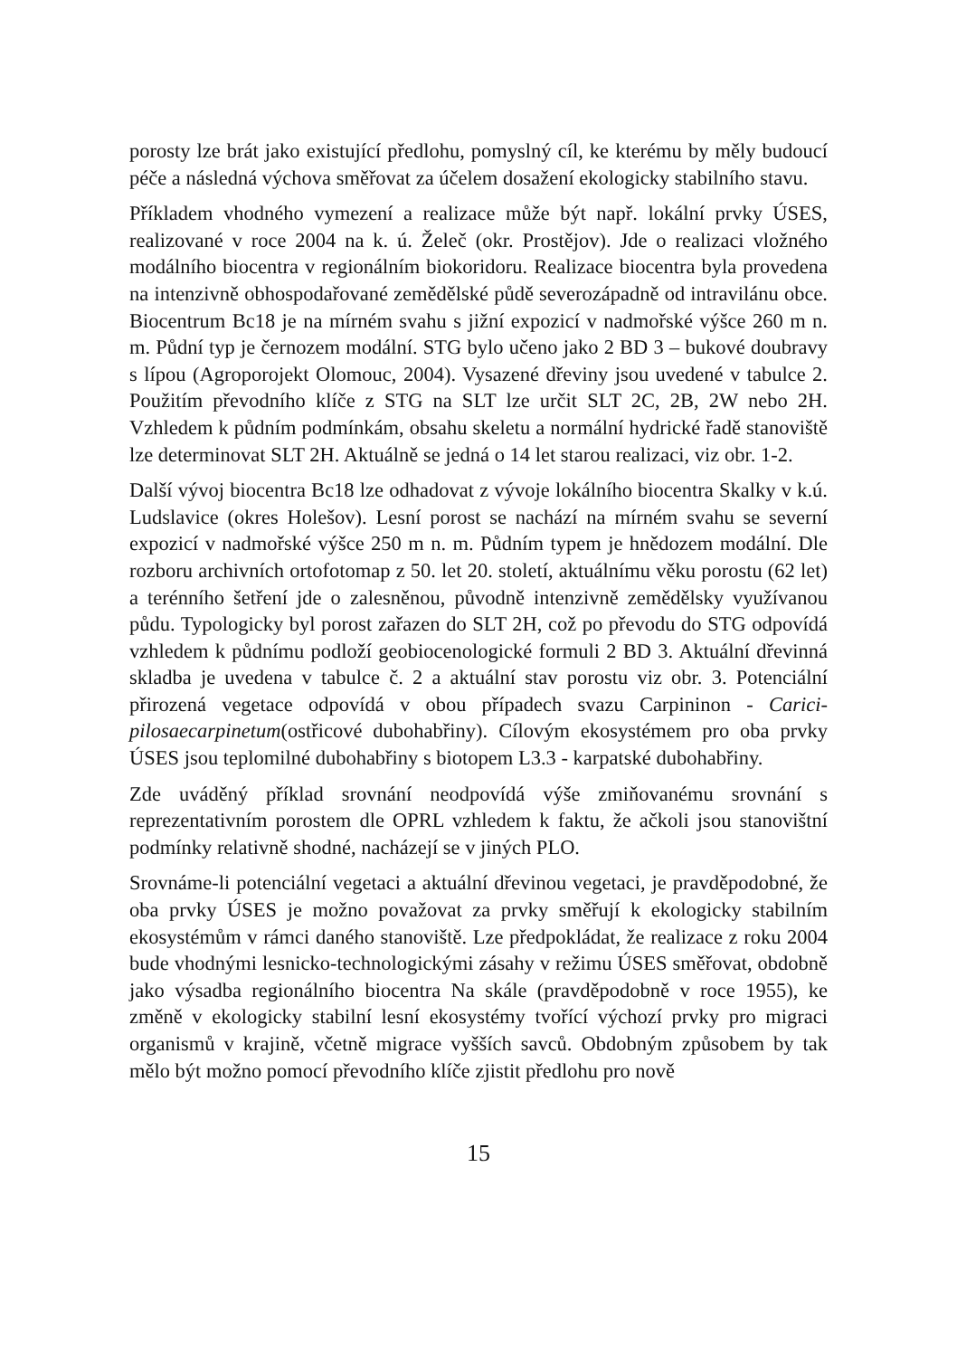porosty lze brát jako existující předlohu, pomyslný cíl, ke kterému by měly budoucí péče a následná výchova směřovat za účelem dosažení ekologicky stabilního stavu.
Příkladem vhodného vymezení a realizace může být např. lokální prvky ÚSES, realizované v roce 2004 na k. ú. Želeč (okr. Prostějov). Jde o realizaci vložného modálního biocentra v regionálním biokoridoru. Realizace biocentra byla provedena na intenzivně obhospodařované zemědělské půdě severozápadně od intravilánu obce. Biocentrum Bc18 je na mírném svahu s jižní expozicí v nadmořské výšce 260 m n. m. Půdní typ je černozem modální. STG bylo učeno jako 2 BD 3 – bukové doubravy s lípou (Agroporojekt Olomouc, 2004). Vysazené dřeviny jsou uvedené v tabulce 2. Použitím převodního klíče z STG na SLT lze určit SLT 2C, 2B, 2W nebo 2H. Vzhledem k půdním podmínkám, obsahu skeletu a normální hydrické řadě stanoviště lze determinovat SLT 2H. Aktuálně se jedná o 14 let starou realizaci, viz obr. 1-2.
Další vývoj biocentra Bc18 lze odhadovat z vývoje lokálního biocentra Skalky v k.ú. Ludslavice (okres Holešov). Lesní porost se nachází na mírném svahu se severní expozicí v nadmořské výšce 250 m n. m. Půdním typem je hnědozem modální. Dle rozboru archivních ortofotomap z 50. let 20. století, aktuálnímu věku porostu (62 let) a terénního šetření jde o zalesněnou, původně intenzivně zemědělsky využívanou půdu. Typologicky byl porost zařazen do SLT 2H, což po převodu do STG odpovídá vzhledem k půdnímu podloží geobiocenologické formuli 2 BD 3. Aktuální dřevinná skladba je uvedena v tabulce č. 2 a aktuální stav porostu viz obr. 3. Potenciální přirozená vegetace odpovídá v obou případech svazu Carpininon - Carici-pilosaecarpinetum(ostřicové dubohabřiny). Cílovým ekosystémem pro oba prvky ÚSES jsou teplomilné dubohabřiny s biotopem L3.3 - karpatské dubohabřiny.
Zde uváděný příklad srovnání neodpovídá výše zmiňovanému srovnání s reprezentativním porostem dle OPRL vzhledem k faktu, že ačkoli jsou stanovištní podmínky relativně shodné, nacházejí se v jiných PLO.
Srovnáme-li potenciální vegetaci a aktuální dřevinou vegetaci, je pravděpodobné, že oba prvky ÚSES je možno považovat za prvky směřují k ekologicky stabilním ekosystémům v rámci daného stanoviště. Lze předpokládat, že realizace z roku 2004 bude vhodnými lesnicko-technologickými zásahy v režimu ÚSES směřovat, obdobně jako výsadba regionálního biocentra Na skále (pravděpodobně v roce 1955), ke změně v ekologicky stabilní lesní ekosystémy tvořící výchozí prvky pro migraci organismů v krajině, včetně migrace vyšších savců. Obdobným způsobem by tak mělo být možno pomocí převodního klíče zjistit předlohu pro nově
15